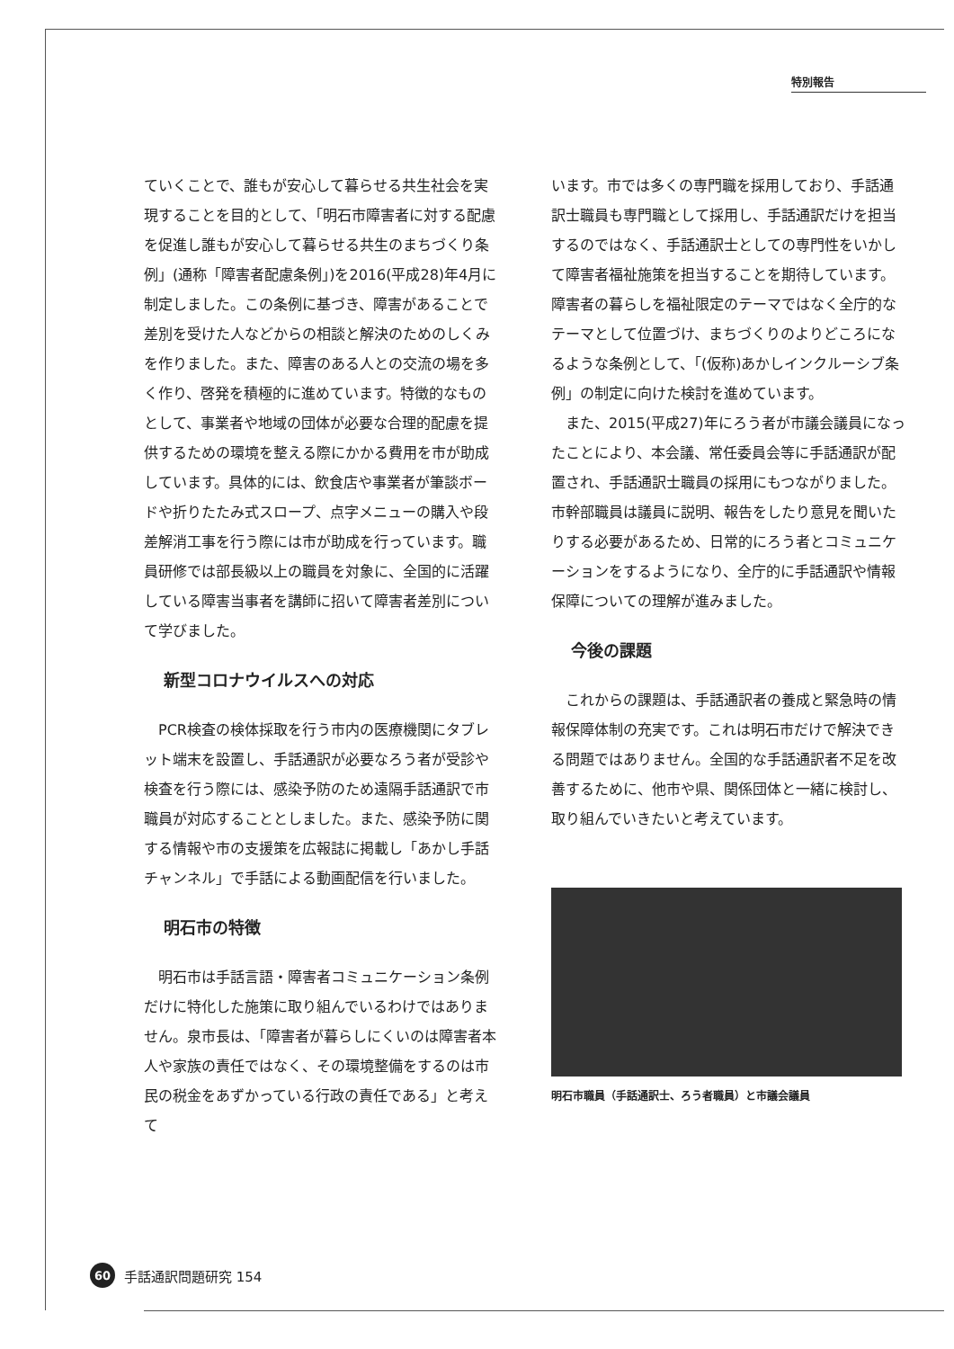特別報告
ていくことで、誰もが安心して暮らせる共生社会を実現することを目的として、「明石市障害者に対する配慮を促進し誰もが安心して暮らせる共生のまちづくり条例」(通称「障害者配慮条例」)を2016(平成28)年4月に制定しました。この条例に基づき、障害があることで差別を受けた人などからの相談と解決のためのしくみを作りました。また、障害のある人との交流の場を多く作り、啓発を積極的に進めています。特徴的なものとして、事業者や地域の団体が必要な合理的配慮を提供するための環境を整える際にかかる費用を市が助成しています。具体的には、飲食店や事業者が筆談ボードや折りたたみ式スロープ、点字メニューの購入や段差解消工事を行う際には市が助成を行っています。職員研修では部長級以上の職員を対象に、全国的に活躍している障害当事者を講師に招いて障害者差別について学びました。
新型コロナウイルスへの対応
PCR検査の検体採取を行う市内の医療機関にタブレット端末を設置し、手話通訳が必要なろう者が受診や検査を行う際には、感染予防のため遠隔手話通訳で市職員が対応することとしました。また、感染予防に関する情報や市の支援策を広報誌に掲載し「あかし手話チャンネル」で手話による動画配信を行いました。
明石市の特徴
明石市は手話言語・障害者コミュニケーション条例だけに特化した施策に取り組んでいるわけではありません。泉市長は、「障害者が暮らしにくいのは障害者本人や家族の責任ではなく、その環境整備をするのは市民の税金をあずかっている行政の責任である」と考えて
います。市では多くの専門職を採用しており、手話通訳士職員も専門職として採用し、手話通訳だけを担当するのではなく、手話通訳士としての専門性をいかして障害者福祉施策を担当することを期待しています。障害者の暮らしを福祉限定のテーマではなく全庁的なテーマとして位置づけ、まちづくりのよりどころになるような条例として、「(仮称)あかしインクルーシブ条例」の制定に向けた検討を進めています。
また、2015(平成27)年にろう者が市議会議員になったことにより、本会議、常任委員会等に手話通訳が配置され、手話通訳士職員の採用にもつながりました。市幹部職員は議員に説明、報告をしたり意見を聞いたりする必要があるため、日常的にろう者とコミュニケーションをするようになり、全庁的に手話通訳や情報保障についての理解が進みました。
今後の課題
これからの課題は、手話通訳者の養成と緊急時の情報保障体制の充実です。これは明石市だけで解決できる問題ではありません。全国的な手話通訳者不足を改善するために、他市や県、関係団体と一緒に検討し、取り組んでいきたいと考えています。
明石市職員（手話通訳士、ろう者職員）と市議会議員
60 手話通訳問題研究 154